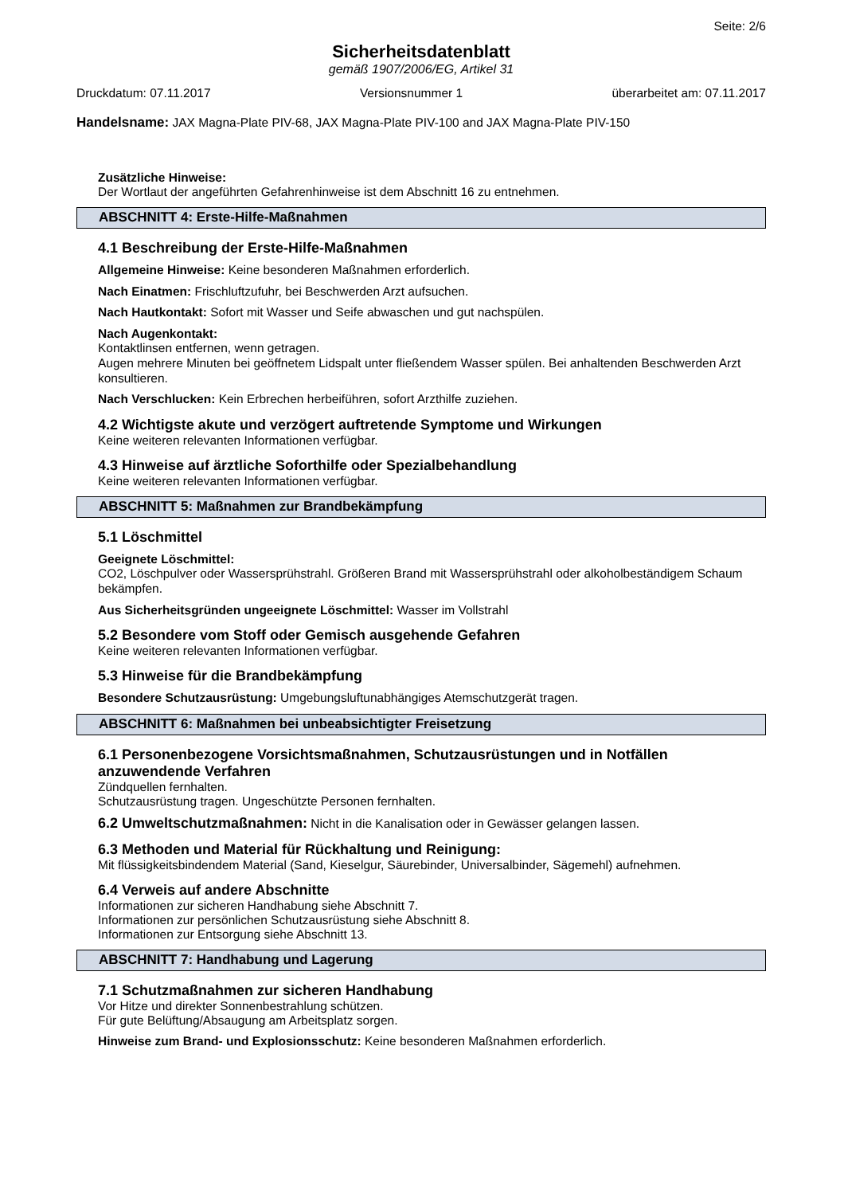Seite: 2/6
Sicherheitsdatenblatt
gemäß 1907/2006/EG, Artikel 31
Druckdatum: 07.11.2017 Versionsnummer 1 überarbeitet am: 07.11.2017
Handelsname: JAX Magna-Plate PIV-68, JAX Magna-Plate PIV-100 and JAX Magna-Plate PIV-150
Zusätzliche Hinweise:
Der Wortlaut der angeführten Gefahrenhinweise ist dem Abschnitt 16 zu entnehmen.
ABSCHNITT 4: Erste-Hilfe-Maßnahmen
4.1 Beschreibung der Erste-Hilfe-Maßnahmen
Allgemeine Hinweise: Keine besonderen Maßnahmen erforderlich.
Nach Einatmen: Frischluftzufuhr, bei Beschwerden Arzt aufsuchen.
Nach Hautkontakt: Sofort mit Wasser und Seife abwaschen und gut nachspülen.
Nach Augenkontakt:
Kontaktlinsen entfernen, wenn getragen.
Augen mehrere Minuten bei geöffnetem Lidspalt unter fließendem Wasser spülen. Bei anhaltenden Beschwerden Arzt konsultieren.
Nach Verschlucken: Kein Erbrechen herbeiführen, sofort Arzthilfe zuziehen.
4.2 Wichtigste akute und verzögert auftretende Symptome und Wirkungen
Keine weiteren relevanten Informationen verfügbar.
4.3 Hinweise auf ärztliche Soforthilfe oder Spezialbehandlung
Keine weiteren relevanten Informationen verfügbar.
ABSCHNITT 5: Maßnahmen zur Brandbekämpfung
5.1 Löschmittel
Geeignete Löschmittel:
CO2, Löschpulver oder Wassersprühstrahl. Größeren Brand mit Wassersprühstrahl oder alkoholbeständigem Schaum bekämpfen.
Aus Sicherheitsgründen ungeeignete Löschmittel: Wasser im Vollstrahl
5.2 Besondere vom Stoff oder Gemisch ausgehende Gefahren
Keine weiteren relevanten Informationen verfügbar.
5.3 Hinweise für die Brandbekämpfung
Besondere Schutzausrüstung: Umgebungsluftunabhängiges Atemschutzgerät tragen.
ABSCHNITT 6: Maßnahmen bei unbeabsichtigter Freisetzung
6.1 Personenbezogene Vorsichtsmaßnahmen, Schutzausrüstungen und in Notfällen anzuwendende Verfahren
Zündquellen fernhalten.
Schutzausrüstung tragen. Ungeschützte Personen fernhalten.
6.2 Umweltschutzmaßnahmen: Nicht in die Kanalisation oder in Gewässer gelangen lassen.
6.3 Methoden und Material für Rückhaltung und Reinigung:
Mit flüssigkeitsbindendem Material (Sand, Kieselgur, Säurebinder, Universalbinder, Sägemehl) aufnehmen.
6.4 Verweis auf andere Abschnitte
Informationen zur sicheren Handhabung siehe Abschnitt 7.
Informationen zur persönlichen Schutzausrüstung siehe Abschnitt 8.
Informationen zur Entsorgung siehe Abschnitt 13.
ABSCHNITT 7: Handhabung und Lagerung
7.1 Schutzmaßnahmen zur sicheren Handhabung
Vor Hitze und direkter Sonnenbestrahlung schützen.
Für gute Belüftung/Absaugung am Arbeitsplatz sorgen.
Hinweise zum Brand- und Explosionsschutz: Keine besonderen Maßnahmen erforderlich.